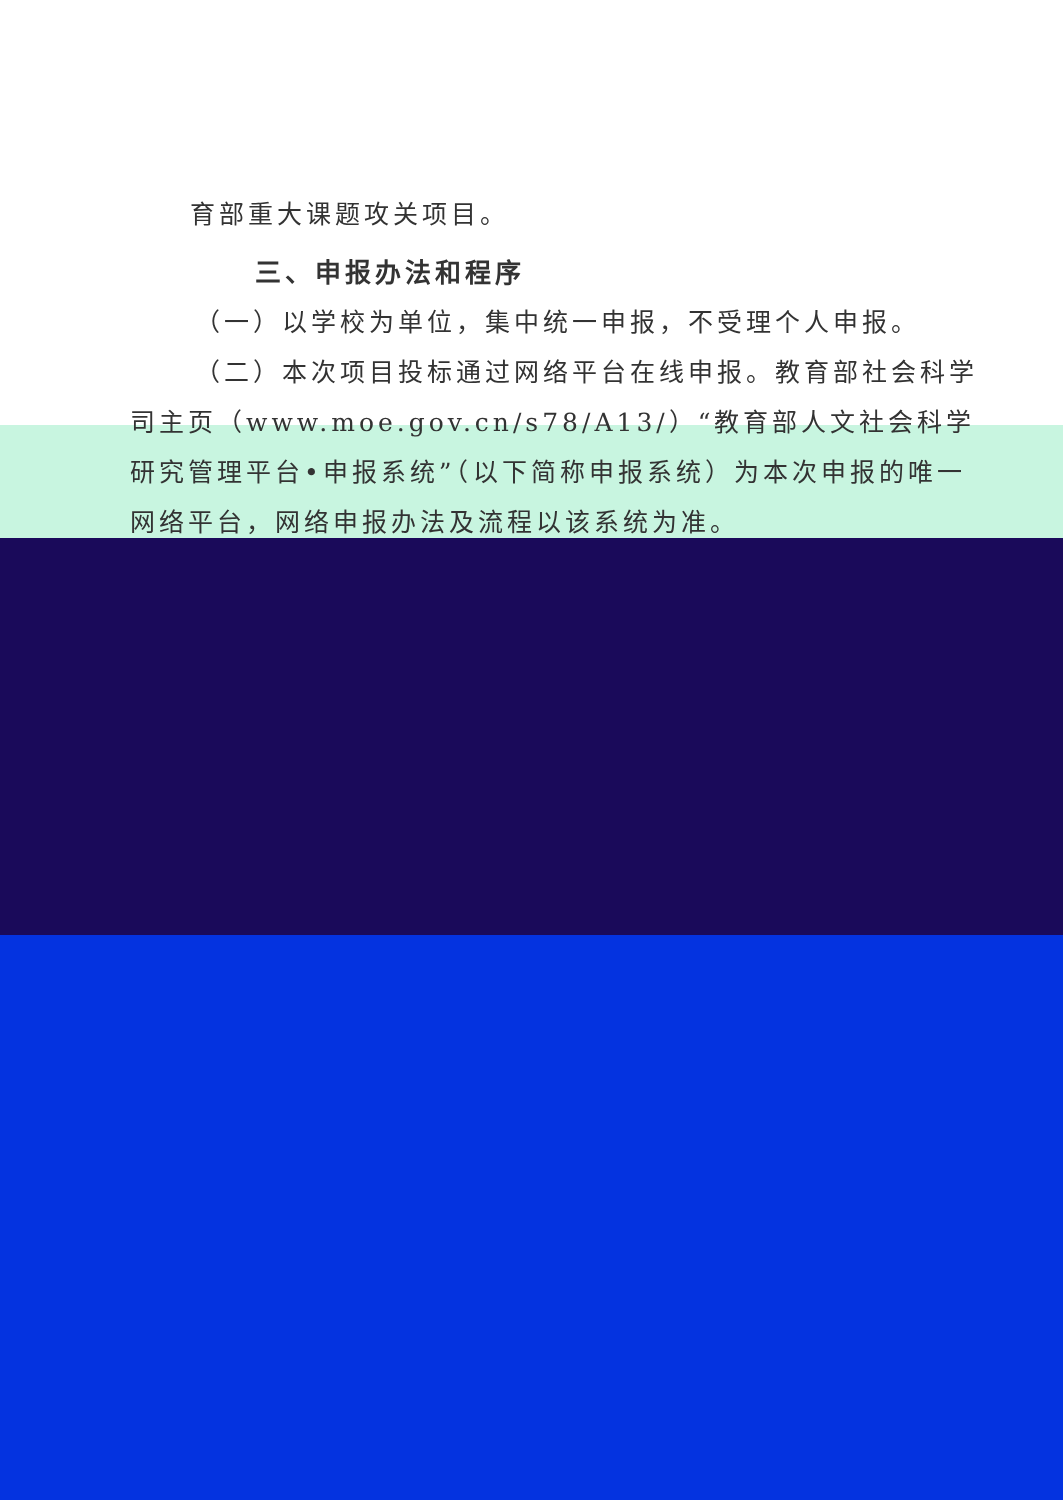育部重大课题攻关项目。
三、申报办法和程序
（一）以学校为单位，集中统一申报，不受理个人申报。
（二）本次项目投标通过网络平台在线申报。教育部社会科学司主页（www.moe.gov.cn/s78/A13/）“教育部人文社会科学研究管理平台•申报系统”（以下简称申报系统）为本次申报的唯一网络平台，网络申报办法及流程以该系统为准。